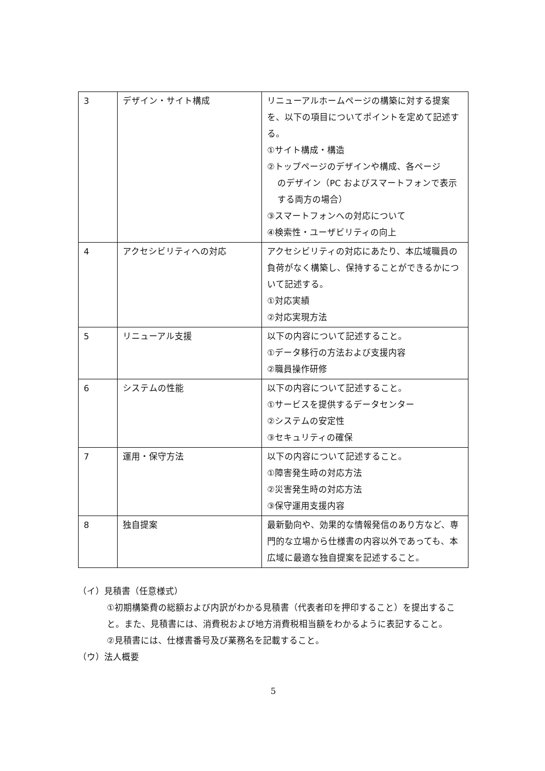| 3 | デザイン・サイト構成 | リニューアルホームページの構築に対する提案を、以下の項目についてポイントを定めて記述する。 ①サイト構成・構造 ②トップページのデザインや構成、各ページ のデザイン（PC およびスマートフォンで表示する両方の場合） ③スマートフォンへの対応について ④検索性・ユーザビリティの向上 |
| 4 | アクセシビリティへの対応 | アクセシビリティの対応にあたり、本広域職員の負荷がなく構築し、保持することができるかについて記述する。 ①対応実績 ②対応実現方法 |
| 5 | リニューアル支援 | 以下の内容について記述すること。 ①データ移行の方法および支援内容 ②職員操作研修 |
| 6 | システムの性能 | 以下の内容について記述すること。 ①サービスを提供するデータセンター ②システムの安定性 ③セキュリティの確保 |
| 7 | 運用・保守方法 | 以下の内容について記述すること。 ①障害発生時の対応方法 ②災害発生時の対応方法 ③保守運用支援内容 |
| 8 | 独自提案 | 最新動向や、効果的な情報発信のあり方など、専門的な立場から仕様書の内容以外であっても、本広域に最適な独自提案を記述すること。 |
（イ）見積書（任意様式）
①初期構築費の総額および内訳がわかる見積書（代表者印を押印すること）を提出すること。また、見積書には、消費税および地方消費税相当額をわかるように表記すること。
②見積書には、仕様書番号及び業務名を記載すること。
（ウ）法人概要
5